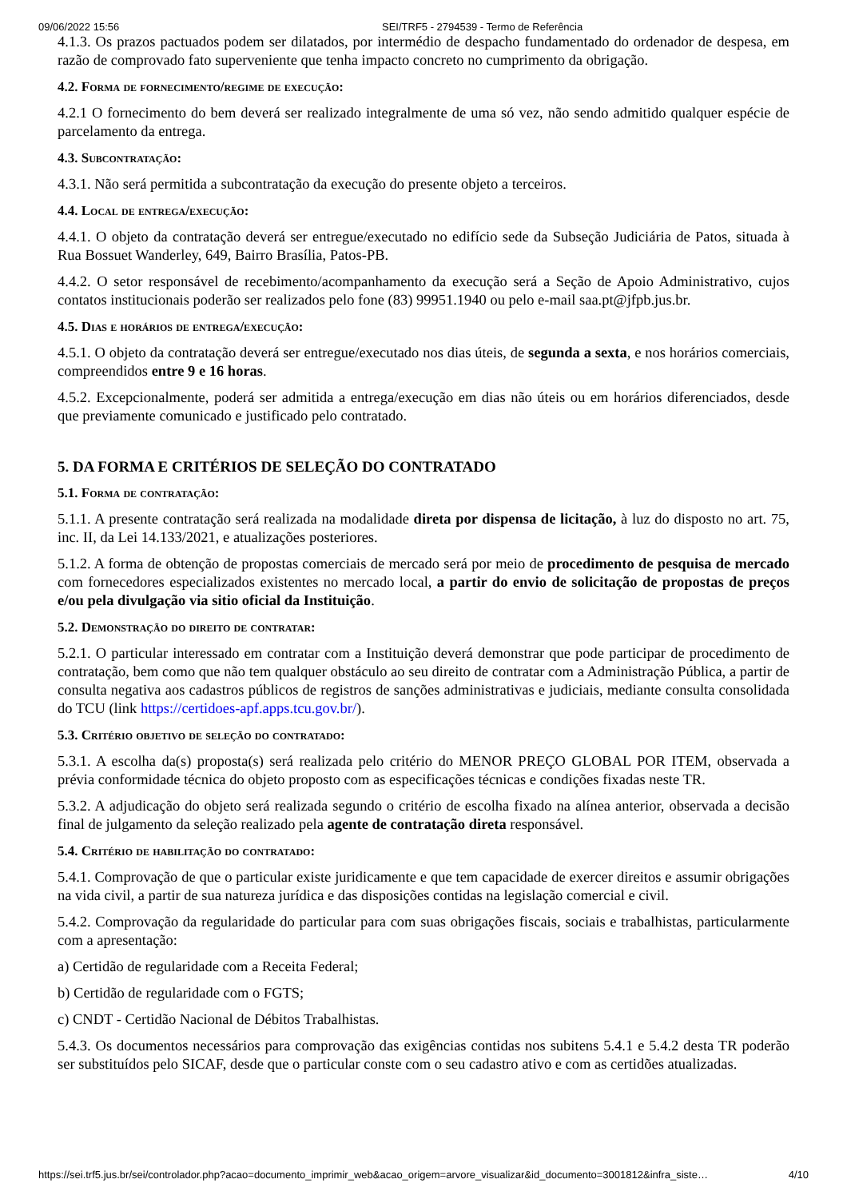09/06/2022 15:56 SEI/TRF5 - 2794539 - Termo de Referência
4.1.3. Os prazos pactuados podem ser dilatados, por intermédio de despacho fundamentado do ordenador de despesa, em razão de comprovado fato superveniente que tenha impacto concreto no cumprimento da obrigação.
4.2. Forma de fornecimento/regime de execução:
4.2.1 O fornecimento do bem deverá ser realizado integralmente de uma só vez, não sendo admitido qualquer espécie de parcelamento da entrega.
4.3. Subcontratação:
4.3.1. Não será permitida a subcontratação da execução do presente objeto a terceiros.
4.4. Local de entrega/execução:
4.4.1. O objeto da contratação deverá ser entregue/executado no edifício sede da Subseção Judiciária de Patos, situada à Rua Bossuet Wanderley, 649, Bairro Brasília, Patos-PB.
4.4.2. O setor responsável de recebimento/acompanhamento da execução será a Seção de Apoio Administrativo, cujos contatos institucionais poderão ser realizados pelo fone (83) 99951.1940 ou pelo e-mail saa.pt@jfpb.jus.br.
4.5. Dias e horários de entrega/execução:
4.5.1. O objeto da contratação deverá ser entregue/executado nos dias úteis, de segunda a sexta, e nos horários comerciais, compreendidos entre 9 e 16 horas.
4.5.2. Excepcionalmente, poderá ser admitida a entrega/execução em dias não úteis ou em horários diferenciados, desde que previamente comunicado e justificado pelo contratado.
5. DA FORMA E CRITÉRIOS DE SELEÇÃO DO CONTRATADO
5.1. Forma de contratação:
5.1.1. A presente contratação será realizada na modalidade direta por dispensa de licitação, à luz do disposto no art. 75, inc. II, da Lei 14.133/2021, e atualizações posteriores.
5.1.2. A forma de obtenção de propostas comerciais de mercado será por meio de procedimento de pesquisa de mercado com fornecedores especializados existentes no mercado local, a partir do envio de solicitação de propostas de preços e/ou pela divulgação via sitio oficial da Instituição.
5.2. Demonstração do direito de contratar:
5.2.1. O particular interessado em contratar com a Instituição deverá demonstrar que pode participar de procedimento de contratação, bem como que não tem qualquer obstáculo ao seu direito de contratar com a Administração Pública, a partir de consulta negativa aos cadastros públicos de registros de sanções administrativas e judiciais, mediante consulta consolidada do TCU (link https://certidoes-apf.apps.tcu.gov.br/).
5.3. Critério objetivo de seleção do contratado:
5.3.1. A escolha da(s) proposta(s) será realizada pelo critério do MENOR PREÇO GLOBAL POR ITEM, observada a prévia conformidade técnica do objeto proposto com as especificações técnicas e condições fixadas neste TR.
5.3.2. A adjudicação do objeto será realizada segundo o critério de escolha fixado na alínea anterior, observada a decisão final de julgamento da seleção realizado pela agente de contratação direta responsável.
5.4. Critério de habilitação do contratado:
5.4.1. Comprovação de que o particular existe juridicamente e que tem capacidade de exercer direitos e assumir obrigações na vida civil, a partir de sua natureza jurídica e das disposições contidas na legislação comercial e civil.
5.4.2. Comprovação da regularidade do particular para com suas obrigações fiscais, sociais e trabalhistas, particularmente com a apresentação:
a) Certidão de regularidade com a Receita Federal;
b) Certidão de regularidade com o FGTS;
c) CNDT - Certidão Nacional de Débitos Trabalhistas.
5.4.3. Os documentos necessários para comprovação das exigências contidas nos subitens 5.4.1 e 5.4.2 desta TR poderão ser substituídos pelo SICAF, desde que o particular conste com o seu cadastro ativo e com as certidões atualizadas.
https://sei.trf5.jus.br/sei/controlador.php?acao=documento_imprimir_web&acao_origem=arvore_visualizar&id_documento=3001812&infra_siste… 4/10